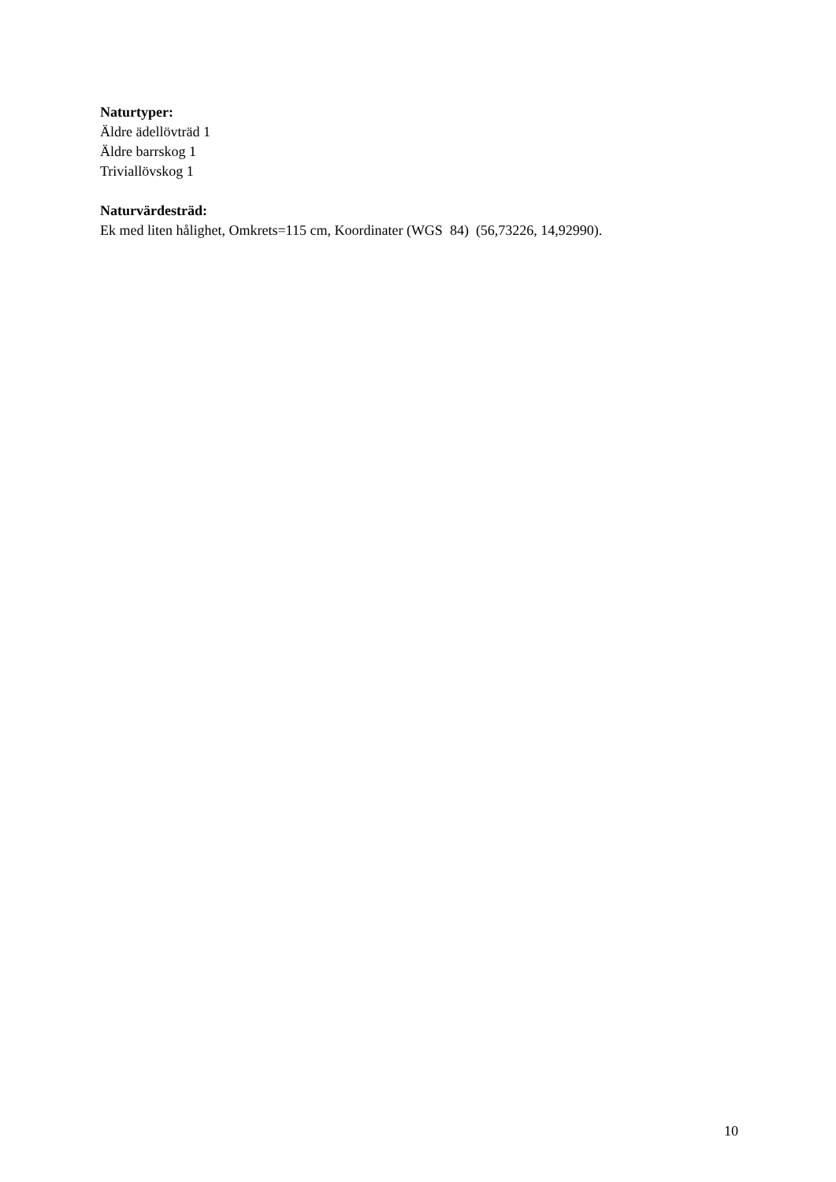Naturtyper:
Äldre ädellövträd 1
Äldre barrskog 1
Triviallövskog 1
Naturvärdesträd:
Ek med liten hålighet, Omkrets=115 cm, Koordinater (WGS 84) (56,73226, 14,92990).
10